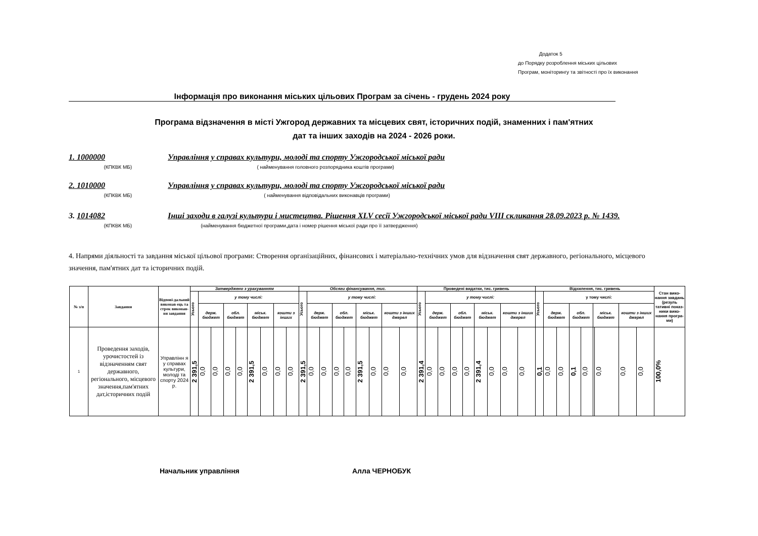Додаток 5
до Порядку розроблення міських цільових
Програм, моніторингу та звітності про їх виконання
Інформація про виконання міських цільових Програм за січень - грудень 2024 року
Програма відзначення в місті Ужгород державних та місцевих свят, історичних подій, знаменних і пам'ятних дат та інших заходів на 2024 - 2026 роки.
1. 1000000 Управління у справах культури, молоді та спорту Ужгородської міської ради
(КПКВК МБ) ( найменування головного розпорядника коштів програми)
2. 1010000 Управління у справах культури, молоді та спорту Ужгородської міської ради
(КПКВК МБ) ( найменування відповідальних виконавців програми)
3. 1014082 Інші заходи в галузі культури і мистецтва. Рішення XLV сесії Ужгородської міської ради VIII скликання 28.09.2023 р. № 1439.
(КПКВК МБ) (найменування бюджетної програми,дата і номер рішення міської ради про її затвердження)
4. Напрями діяльності та завдання міської цільової програми: Створення організаційних, фінансових і матеріально-технічних умов для відзначення свят державного, регіонального, місцевого значення, пам'ятних дат та історичних подій.
| № з/п | Завдання | Відпові-дальний виконав ець та строк виконан-ня завдання | Затверджено з урахуванням | | | | | | | | | Обсяги фінансування, тис. | | | | | | | | | Проведені видатки, тис. гривень | | | | | | | | | Відхилення, тис. гривень | | | | | | | | | Стан вико-нання завдань (резуль тативні показ-ники вико-нання програ-ми) |
| --- | --- | --- | --- | --- | --- | --- | --- | --- | --- | --- | --- | --- | --- | --- | --- | --- | --- | --- | --- | --- | --- | --- | --- | --- | --- | --- | --- | --- | --- | --- | --- | --- | --- | --- | --- | --- | --- | --- | --- |
| | | | Усього | у тому числі: | | | | | | | | Усього | у тому числі: | | | | | | | | Усього | у тому числі: | | | | | | | | Усього | у тому числі: | | | | | | | | |
| | | | | держ. бюджет | | обл. бюджет | | міськ. бюджет | | кошти з інших | | | держ. бюджет | | обл. бюджет | | міськ. бюджет | | кошти з інших джерел | | | держ. бюджет | | обл. бюджет | | міськ. бюджет | | кошти з інших джерел | | | держ. бюджет | | обл. бюджет | | міськ. бюджет | | кошти з інших джерел | | |
| 1 | Проведення заходів, урочистостей із відзначенням свят державного, регіонального, місцевого значення,пам'ятних дат,історичних подій | Управлінн я у справах культури, молоді та спорту 2024 р. | 2 391,5 | 0,0 | 0,0 | 0,0 | 0,0 | 2 391,5 | 0,0 | 0,0 | 0,0 | 2 391,5 | 0,0 | 0,0 | 0,0 | 0,0 | 2 391,5 | 0,0 | 0,0 | 0,0 | 2 391,4 | 0,0 | 0,0 | 0,0 | 0,0 | 2 391,4 | 0,0 | 0,0 | 0,0 | 0,1 | 0,0 | 0,0 | 0,1 | 0,0 | | 0,0 | 0,0 | 0,0 | 100,0% |
Начальник управління Алла ЧЕРНОБУК